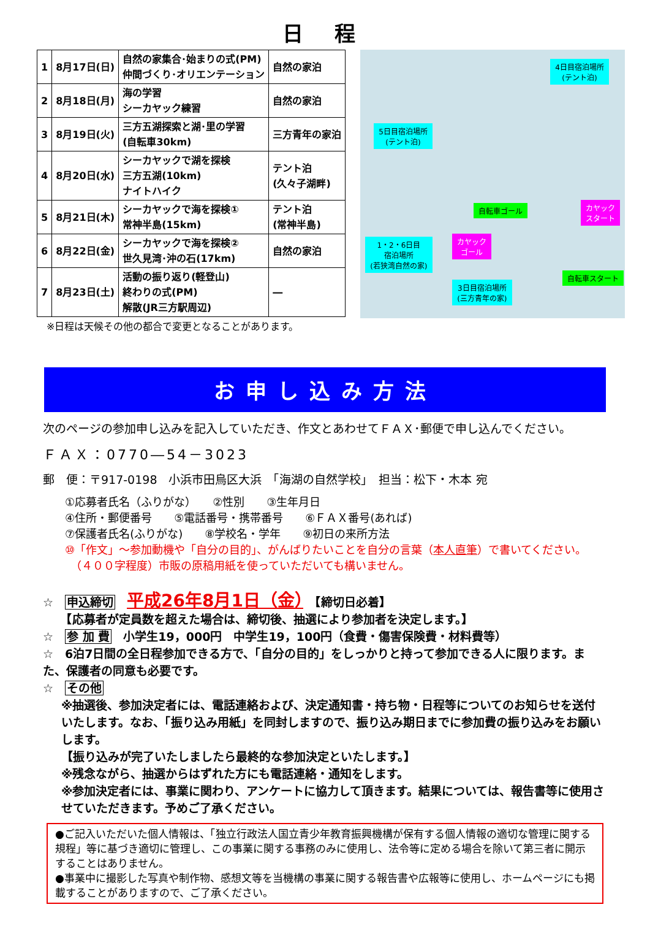日 程
| 1 | 8月17日(日) | 自然の家集合･始まりの式(PM) 仲間づくり･オリエンテーション | 自然の家泊 |
| 2 | 8月18日(月) | 海の学習 シーカヤック練習 | 自然の家泊 |
| 3 | 8月19日(火) | 三方五湖探索と湖･里の学習 (自転車30km) | 三方青年の家泊 |
| 4 | 8月20日(水) | シーカヤックで湖を探検 三方五湖(10km) ナイトハイク | テント泊 (久々子湖畔) |
| 5 | 8月21日(木) | シーカヤックで海を探検① 常神半島(15km) | テント泊 (常神半島) |
| 6 | 8月22日(金) | シーカヤックで海を探検② 世久見湾･沖の石(17km) | 自然の家泊 |
| 7 | 8月23日(土) | 活動の振り返り(軽登山) 終わりの式(PM) 解散(JR三方駅周辺) | ― |
※日程は天候その他の都合で変更となることがあります。
4日目宿泊場所
(テント泊)
5日目宿泊場所
(テント泊)
自転車ゴール
カヤック
スタート
1・2・6日目
宿泊場所
(若狭湾自然の家)
カヤック
ゴール
自転車スタート
3日目宿泊場所
(三方青年の家)
お申し込み方法
次のページの参加申し込みを記入していただき、作文とあわせてＦＡＸ･郵便で申し込んでください。
ＦＡＸ：0770―54－3023
郵　便：〒917-0198　小浜市田烏区大浜　「海湖の自然学校」　担当：松下・木本 宛
①応募者氏名（ふりがな）　　②性別　　③生年月日
④住所・郵便番号　　⑤電話番号・携帯番号　　⑥ＦＡＸ番号(あれば)
⑦保護者氏名(ふりがな)　　⑧学校名・学年　　⑨初日の来所方法
⑩「作文」～参加動機や「自分の目的」、がんばりたいことを自分の言葉（本人直筆）で書いてください。
　（４００字程度）市販の原稿用紙を使っていただいても構いません。
☆　申込締切　平成26年8月1日（金）　【締切日必着】
　　【応募者が定員数を超えた場合は、締切後、抽選により参加者を決定します。】
☆　参 加 費　小学生19，000円　中学生19，100円（食費・傷害保険費・材料費等）
☆　6泊7日間の全日程参加できる方で、「自分の目的」をしっかりと持って参加できる人に限ります。また、保護者の同意も必要です。
☆　その他
※抽選後、参加決定者には、電話連絡および、決定通知書・持ち物・日程等についてのお知らせを送付いたします。なお、「振り込み用紙」を同封しますので、振り込み期日までに参加費の振り込みをお願いします。
【振り込みが完了いたしましたら最終的な参加決定といたします。】
※残念ながら、抽選からはずれた方にも電話連絡・通知をします。
※参加決定者には、事業に関わり、アンケートに協力して頂きます。結果については、報告書等に使用させていただきます。予めご了承ください。
●ご記入いただいた個人情報は、「独立行政法人国立青少年教育振興機構が保有する個人情報の適切な管理に関する規程」等に基づき適切に管理し、この事業に関する事務のみに使用し、法令等に定める場合を除いて第三者に開示することはありません。
●事業中に撮影した写真や制作物、感想文等を当機構の事業に関する報告書や広報等に使用し、ホームページにも掲載することがありますので、ご了承ください。